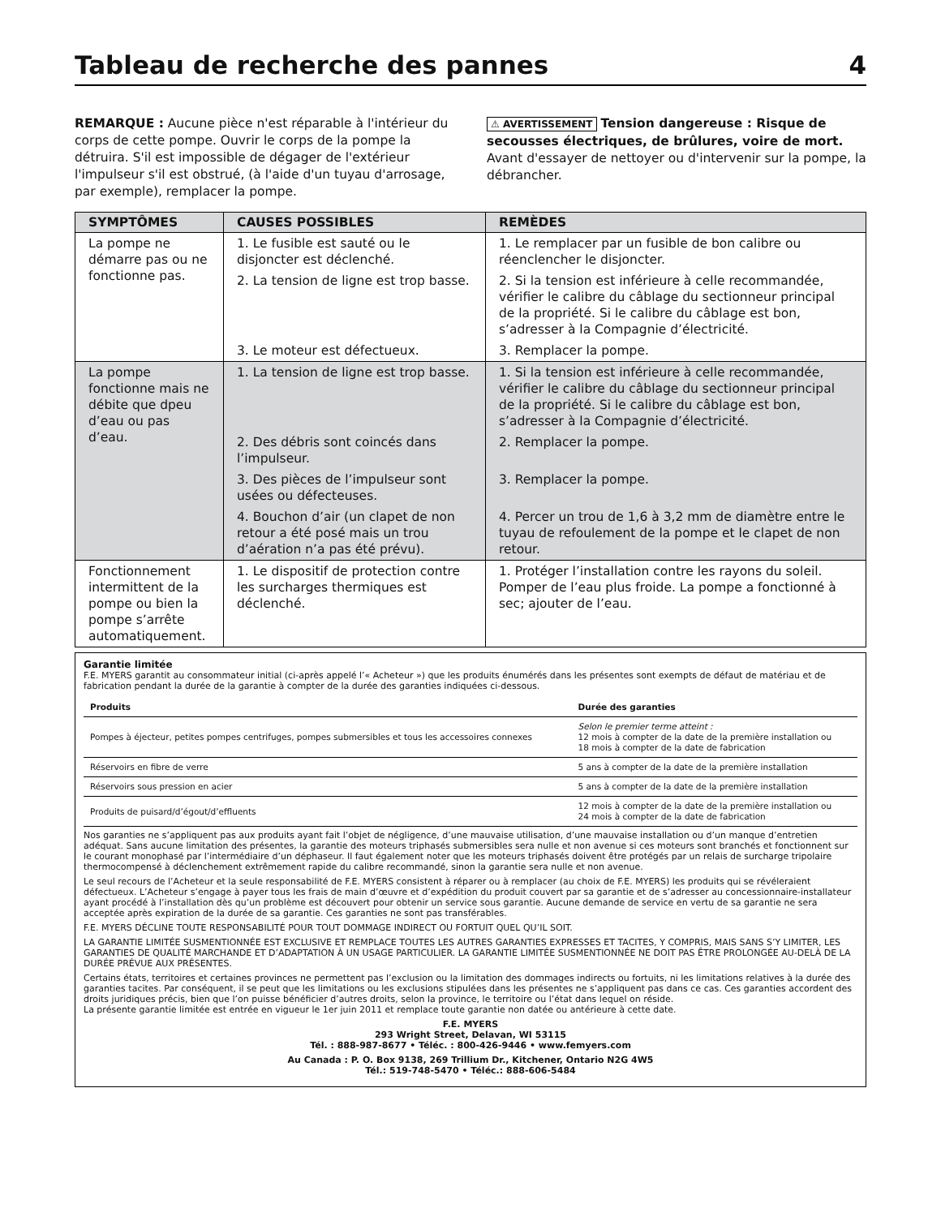Tableau de recherche des pannes 4
REMARQUE : Aucune pièce n'est réparable à l'intérieur du corps de cette pompe. Ouvrir le corps de la pompe la détruira. S'il est impossible de dégager de l'extérieur l'impulseur s'il est obstrué, (à l'aide d'un tuyau d'arrosage, par exemple), remplacer la pompe.
⚠ AVERTISSEMENT Tension dangereuse : Risque de secousses électriques, de brûlures, voire de mort. Avant d'essayer de nettoyer ou d'intervenir sur la pompe, la débrancher.
| SYMPTÔMES | CAUSES POSSIBLES | REMÈDES |
| --- | --- | --- |
| La pompe ne démarre pas ou ne fonctionne pas. | 1. Le fusible est sauté ou le disjoncter est déclenché. | 1. Le remplacer par un fusible de bon calibre ou réenclencher le disjoncter. |
| | 2. La tension de ligne est trop basse. | 2. Si la tension est inférieure à celle recommandée, vérifier le calibre du câblage du sectionneur principal de la propriété. Si le calibre du câblage est bon, s’adresser à la Compagnie d’électricité. |
| | 3. Le moteur est défectueux. | 3. Remplacer la pompe. |
| La pompe fonctionne mais ne débite que dpeu d’eau ou pas d’eau. | 1. La tension de ligne est trop basse. | 1. Si la tension est inférieure à celle recommandée, vérifier le calibre du câblage du sectionneur principal de la propriété. Si le calibre du câblage est bon, s’adresser à la Compagnie d’électricité. |
| | 2. Des débris sont coincés dans l’impulseur. | 2. Remplacer la pompe. |
| | 3. Des pièces de l’impulseur sont usées ou défecteuses. | 3. Remplacer la pompe. |
| | 4. Bouchon d’air (un clapet de non retour a été posé mais un trou d’aération n’a pas été prévu). | 4. Percer un trou de 1,6 à 3,2 mm de diamètre entre le tuyau de refoulement de la pompe et le clapet de non retour. |
| Fonctionnement intermittent de la pompe ou bien la pompe s’arrête automatiquement. | 1. Le dispositif de protection contre les surcharges thermiques est déclenché. | 1. Protéger l’installation contre les rayons du soleil. Pomper de l’eau plus froide. La pompe a fonctionné à sec; ajouter de l’eau. |
Garantie limitée
F.E. MYERS garantit au consommateur initial (ci-après appelé l’« Acheteur ») que les produits énumérés dans les présentes sont exempts de défaut de matériau et de fabrication pendant la durée de la garantie à compter de la durée des garanties indiquées ci-dessous.
| Produits | Durée des garanties |
| --- | --- |
| Pompes à éjecteur, petites pompes centrifuges, pompes submersibles et tous les accessoires connexes | Selon le premier terme atteint : 12 mois à compter de la date de la première installation ou 18 mois à compter de la date de fabrication |
| Réservoirs en fibre de verre | 5 ans à compter de la date de la première installation |
| Réservoirs sous pression en acier | 5 ans à compter de la date de la première installation |
| Produits de puisard/d’égout/d’effluents | 12 mois à compter de la date de la première installation ou 24 mois à compter de la date de fabrication |
Nos garanties ne s’appliquent pas aux produits ayant fait l’objet de négligence, d’une mauvaise utilisation, d’une mauvaise installation ou d’un manque d’entretien adéquat. Sans aucune limitation des présentes, la garantie des moteurs triphasés submersibles sera nulle et non avenue si ces moteurs sont branchés et fonctionnent sur le courant monophasé par l’intermédiaire d’un déphaseur. Il faut également noter que les moteurs triphasés doivent être protégés par un relais de surcharge tripolaire thermocompensé à déclenchement extrêmement rapide du calibre recommandé, sinon la garantie sera nulle et non avenue.
Le seul recours de l’Acheteur et la seule responsabilité de F.E. MYERS consistent à réparer ou à remplacer (au choix de F.E. MYERS) les produits qui se révéleraient défectueux. L’Acheteur s’engage à payer tous les frais de main d’œuvre et d’expédition du produit couvert par sa garantie et de s’adresser au concessionnaire-installateur ayant procédé à l’installation dès qu’un problème est découvert pour obtenir un service sous garantie. Aucune demande de service en vertu de sa garantie ne sera acceptée après expiration de la durée de sa garantie. Ces garanties ne sont pas transférables.
F.E. MYERS DÉCLINE TOUTE RESPONSABILITÉ POUR TOUT DOMMAGE INDIRECT OU FORTUIT QUEL QU’IL SOIT.
LA GARANTIE LIMITÉE SUSMENTIONNÉE EST EXCLUSIVE ET REMPLACE TOUTES LES AUTRES GARANTIES EXPRESSES ET TACITES, Y COMPRIS, MAIS SANS S’Y LIMITER, LES GARANTIES DE QUALITÉ MARCHANDE ET D’ADAPTATION À UN USAGE PARTICULIER. LA GARANTIE LIMITÉE SUSMENTIONNÉE NE DOIT PAS ÊTRE PROLONGÉE AU-DELÀ DE LA DURÉE PRÉVUE AUX PRÉSENTES.
Certains états, territoires et certaines provinces ne permettent pas l’exclusion ou la limitation des dommages indirects ou fortuits, ni les limitations relatives à la durée des garanties tacites. Par conséquent, il se peut que les limitations ou les exclusions stipulées dans les présentes ne s’appliquent pas dans ce cas. Ces garanties accordent des droits juridiques précis, bien que l’on puisse bénéficier d’autres droits, selon la province, le territoire ou l’état dans lequel on réside.
La présente garantie limitée est entrée en vigueur le 1er juin 2011 et remplace toute garantie non datée ou antérieure à cette date.
F.E. MYERS
293 Wright Street, Delavan, WI 53115
Tél. : 888-987-8677 • Téléc. : 800-426-9446 • www.femyers.com
Au Canada : P. O. Box 9138, 269 Trillium Dr., Kitchener, Ontario N2G 4W5
Tél.: 519-748-5470 • Téléc.: 888-606-5484